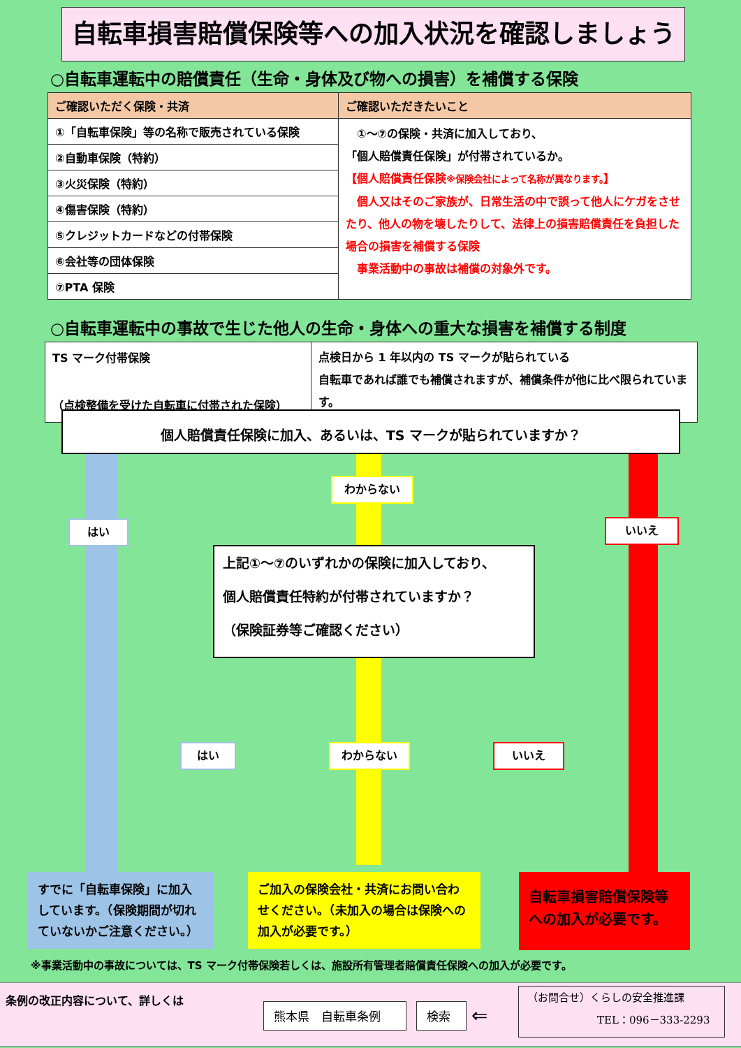自転車損害賠償保険等への加入状況を確認しましょう
○自転車運転中の賠償責任（生命・身体及び物への損害）を補償する保険
| ご確認いただく保険・共済 | ご確認いただきたいこと |
| --- | --- |
| ①「自転車保険」等の名称で販売されている保険 | ①～⑦の保険・共済に加入しており、 「個人賠償責任保険」が付帯されているか。 【個人賠償責任保険 ※保険会社によって名称が異なります。 】 個人又はそのご家族が、日常生活の中で誤って他人にケガをさせたり、他人の物を壊したりして、法律上の損害賠償責任を負担した場合の損害を補償する保険 事業活動中の事故は補償の対象外です。 |
| ②自動車保険（特約） | |
| ③火災保険（特約） | |
| ④傷害保険（特約） | |
| ⑤クレジットカードなどの付帯保険 | |
| ⑥会社等の団体保険 | |
| ⑦PTA 保険 | |
○自転車運転中の事故で生じた他人の生命・身体への重大な損害を補償する制度
| TS マーク付帯保険 （点検整備を受けた自転車に付帯された保険） | 点検日から 1 年以内の TS マークが貼られている 自転車であれば誰でも補償されますが、補償条件が他に比べ限られています。 |
個人賠償責任保険に加入、あるいは、TS マークが貼られていますか？
わからない
はい いいえ
上記①～⑦のいずれかの保険に加入しており、
個人賠償責任特約が付帯されていますか？
（保険証券等ご確認ください）
はい わからない いいえ
すでに「自転車保険」に加入しています。（保険期間が切れていないかご注意ください。）
ご加入の保険会社・共済にお問い合わせください。（未加入の場合は保険への加入が必要です。）
自転車損害賠償保険等への加入が必要です。
※事業活動中の事故については、TS マーク付帯保険若しくは、施設所有管理者賠償責任保険への加入が必要です。
条例の改正内容について、詳しくは
熊本県　自転車条例 検索 ⇐
（お問合せ）くらしの安全推進課
TEL：096－333-2293